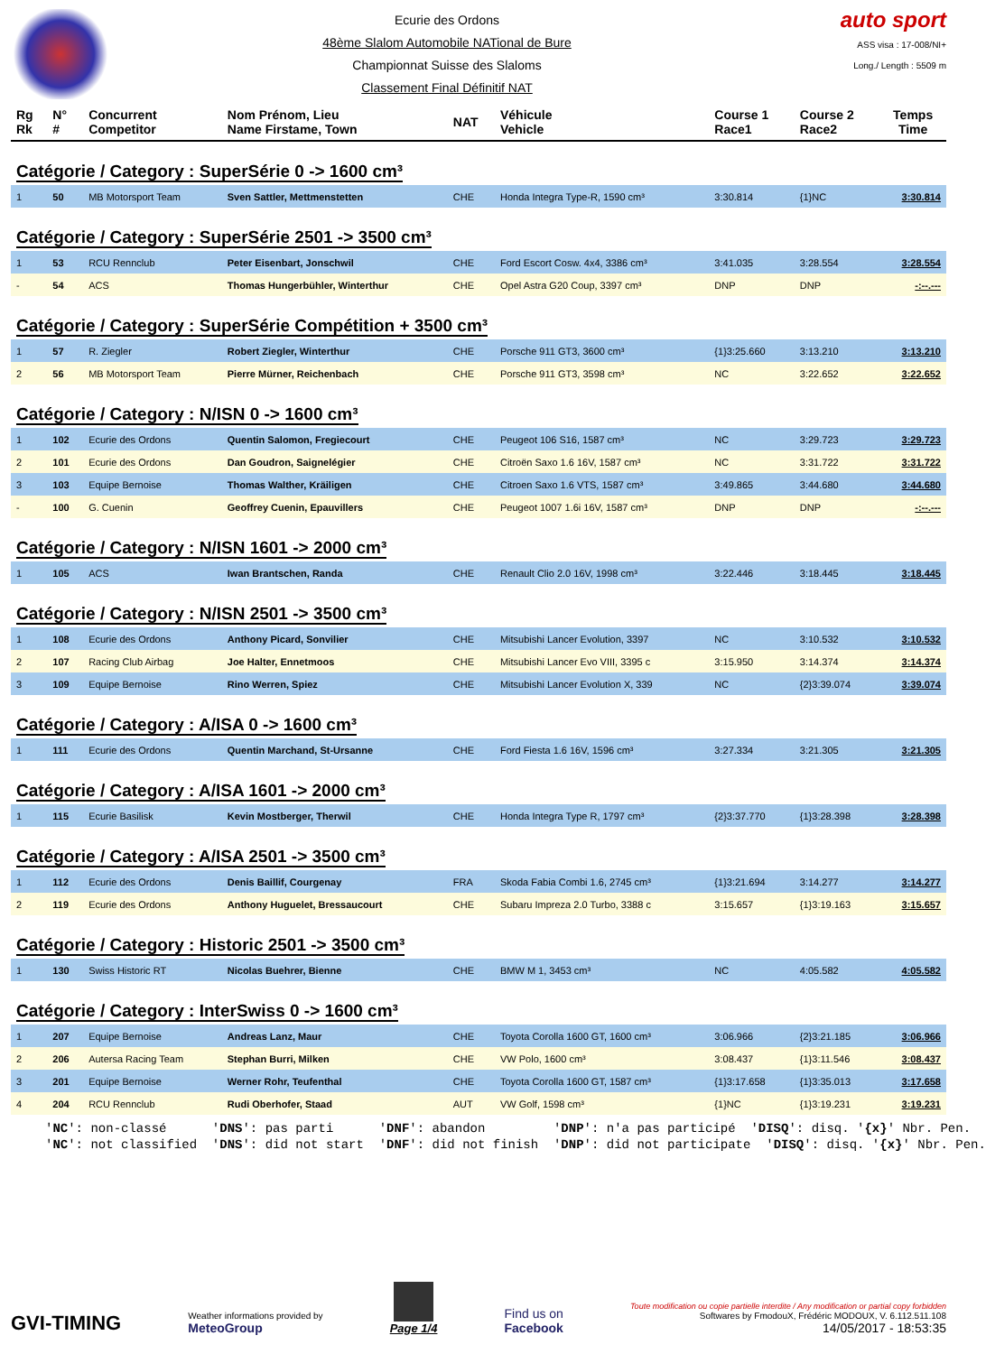Ecurie des Ordons
48ème Slalom Automobile NATional de Bure
Championnat Suisse des Slaloms
Classement Final Définitif NAT
auto sport
ASS visa : 17-008/NI+
Long./ Length : 5509 m
| Rg Rk | N° # | Concurrent Competitor | Nom Prénom, Lieu Name Firstame, Town | NAT | Véhicule Vehicle | Course 1 Race1 | Course 2 Race2 | Temps Time |
| --- | --- | --- | --- | --- | --- | --- | --- | --- |
| Catégorie / Category : SuperSérie 0 -> 1600 cm³ | | | | | | | | |
| 1 | 50 | MB Motorsport Team | Sven Sattler, Mettmenstetten | CHE | Honda Integra Type-R, 1590 cm³ | 3:30.814 | {1}NC | 3:30.814 |
| Catégorie / Category : SuperSérie 2501 -> 3500 cm³ | | | | | | | | |
| 1 | 53 | RCU Rennclub | Peter Eisenbart, Jonschwil | CHE | Ford Escort Cosw. 4x4, 3386 cm³ | 3:41.035 | 3:28.554 | 3:28.554 |
| - | 54 | ACS | Thomas Hungerbühler, Winterthur | CHE | Opel Astra G20 Coup, 3397 cm³ | DNP | DNP | -:--.--- |
| Catégorie / Category : SuperSérie Compétition + 3500 cm³ | | | | | | | | |
| 1 | 57 | R. Ziegler | Robert Ziegler, Winterthur | CHE | Porsche 911 GT3, 3600 cm³ | {1}3:25.660 | 3:13.210 | 3:13.210 |
| 2 | 56 | MB Motorsport Team | Pierre Mürner, Reichenbach | CHE | Porsche 911 GT3, 3598 cm³ | NC | 3:22.652 | 3:22.652 |
| Catégorie / Category : N/ISN 0 -> 1600 cm³ | | | | | | | | |
| 1 | 102 | Ecurie des Ordons | Quentin Salomon, Fregiecourt | CHE | Peugeot 106 S16, 1587 cm³ | NC | 3:29.723 | 3:29.723 |
| 2 | 101 | Ecurie des Ordons | Dan Goudron, Saignelégier | CHE | Citroën Saxo 1.6 16V, 1587 cm³ | NC | 3:31.722 | 3:31.722 |
| 3 | 103 | Equipe Bernoise | Thomas Walther, Kräiligen | CHE | Citroen Saxo 1.6 VTS, 1587 cm³ | 3:49.865 | 3:44.680 | 3:44.680 |
| - | 100 | G. Cuenin | Geoffrey Cuenin, Epauvillers | CHE | Peugeot 1007 1.6i 16V, 1587 cm³ | DNP | DNP | -:--.--- |
| Catégorie / Category : N/ISN 1601 -> 2000 cm³ | | | | | | | | |
| 1 | 105 | ACS | Iwan Brantschen, Randa | CHE | Renault Clio 2.0 16V, 1998 cm³ | 3:22.446 | 3:18.445 | 3:18.445 |
| Catégorie / Category : N/ISN 2501 -> 3500 cm³ | | | | | | | | |
| 1 | 108 | Ecurie des Ordons | Anthony Picard, Sonvilier | CHE | Mitsubishi Lancer Evolution, 3397 | NC | 3:10.532 | 3:10.532 |
| 2 | 107 | Racing Club Airbag | Joe Halter, Ennetmoos | CHE | Mitsubishi Lancer Evo VIII, 3395 c | 3:15.950 | 3:14.374 | 3:14.374 |
| 3 | 109 | Equipe Bernoise | Rino Werren, Spiez | CHE | Mitsubishi Lancer Evolution X, 339 | NC | {2}3:39.074 | 3:39.074 |
| Catégorie / Category : A/ISA 0 -> 1600 cm³ | | | | | | | | |
| 1 | 111 | Ecurie des Ordons | Quentin Marchand, St-Ursanne | CHE | Ford Fiesta 1.6 16V, 1596 cm³ | 3:27.334 | 3:21.305 | 3:21.305 |
| Catégorie / Category : A/ISA 1601 -> 2000 cm³ | | | | | | | | |
| 1 | 115 | Ecurie Basilisk | Kevin Mostberger, Therwil | CHE | Honda Integra Type R, 1797 cm³ | {2}3:37.770 | {1}3:28.398 | 3:28.398 |
| Catégorie / Category : A/ISA 2501 -> 3500 cm³ | | | | | | | | |
| 1 | 112 | Ecurie des Ordons | Denis Baillif, Courgenay | FRA | Skoda Fabia Combi 1.6, 2745 cm³ | {1}3:21.694 | 3:14.277 | 3:14.277 |
| 2 | 119 | Ecurie des Ordons | Anthony Huguelet, Bressaucourt | CHE | Subaru Impreza 2.0 Turbo, 3388 c | 3:15.657 | {1}3:19.163 | 3:15.657 |
| Catégorie / Category : Historic 2501 -> 3500 cm³ | | | | | | | | |
| 1 | 130 | Swiss Historic RT | Nicolas Buehrer, Bienne | CHE | BMW M 1, 3453 cm³ | NC | 4:05.582 | 4:05.582 |
| Catégorie / Category : InterSwiss 0 -> 1600 cm³ | | | | | | | | |
| 1 | 207 | Equipe Bernoise | Andreas Lanz, Maur | CHE | Toyota Corolla 1600 GT, 1600 cm³ | 3:06.966 | {2}3:21.185 | 3:06.966 |
| 2 | 206 | Autersa Racing Team | Stephan Burri, Milken | CHE | VW Polo, 1600 cm³ | 3:08.437 | {1}3:11.546 | 3:08.437 |
| 3 | 201 | Equipe Bernoise | Werner Rohr, Teufenthal | CHE | Toyota Corolla 1600 GT, 1587 cm³ | {1}3:17.658 | {1}3:35.013 | 3:17.658 |
| 4 | 204 | RCU Rennclub | Rudi Oberhofer, Staad | AUT | VW Golf, 1598 cm³ | {1}NC | {1}3:19.231 | 3:19.231 |
'NC': non-classé 'DNS': pas parti 'DNF': abandon 'DNP': n'a pas participé 'DISQ': disq. '{x}' Nbr. Pen. 'NC': not classified 'DNS': did not start 'DNF': did not finish 'DNP': did not participate 'DISQ': disq. '{x}' Nbr. Pen.
GVI-TIMING
Weather informations provided by
MeteoGroup
Page 1/4
Find us on
Facebook
Toute modification ou copie partielle interdite / Any modification or partial copy forbidden
Softwares by FmodouX, Frédéric MODOUX, V. 6.112.511.108
14/05/2017 - 18:53:35